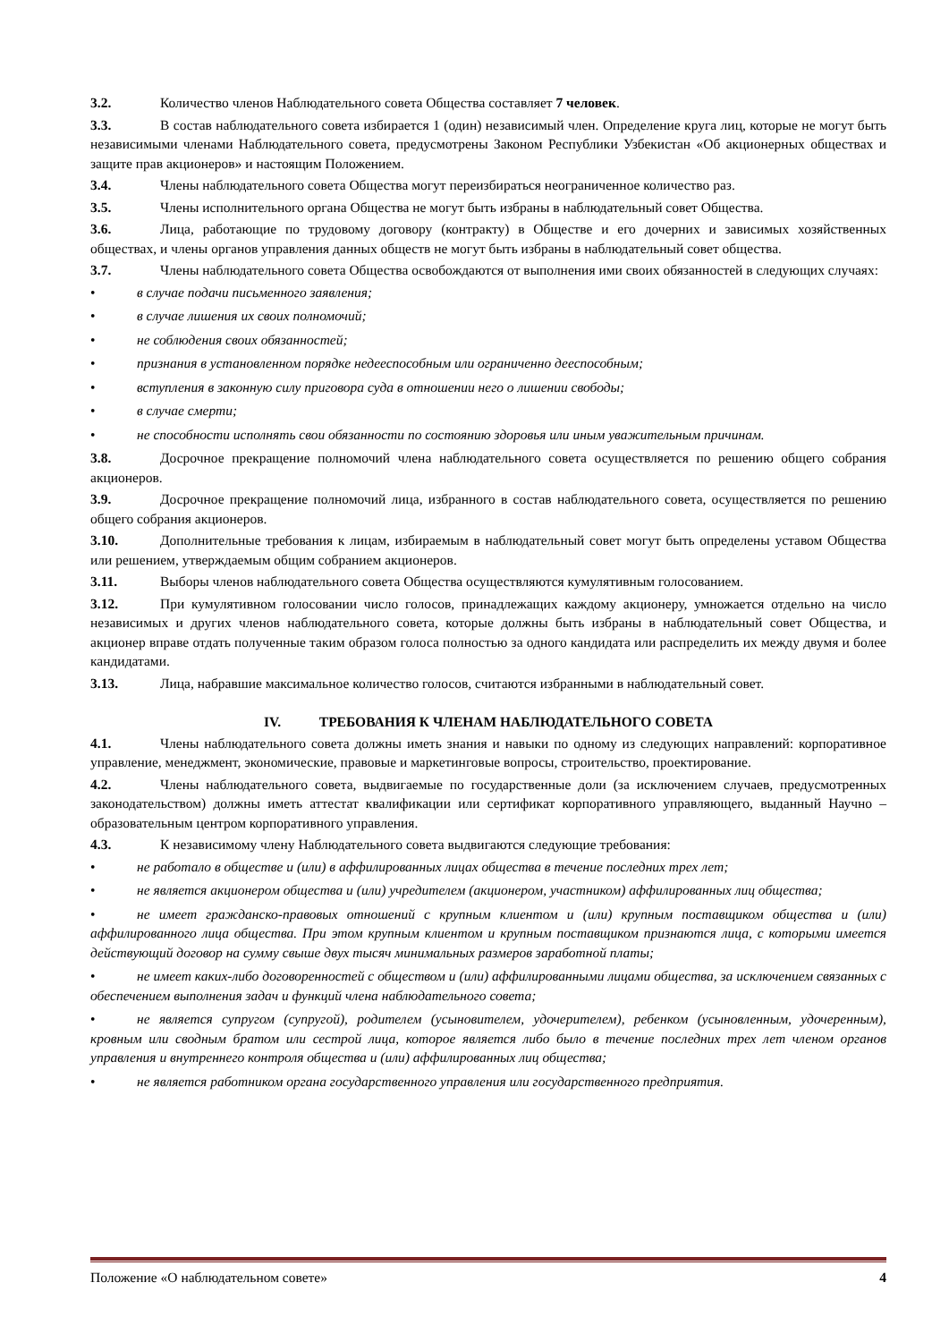3.2. Количество членов Наблюдательного совета Общества составляет 7 человек.
3.3. В состав наблюдательного совета избирается 1 (один) независимый член. Определение круга лиц, которые не могут быть независимыми членами Наблюдательного совета, предусмотрены Законом Республики Узбекистан «Об акционерных обществах и защите прав акционеров» и настоящим Положением.
3.4. Члены наблюдательного совета Общества могут переизбираться неограниченное количество раз.
3.5. Члены исполнительного органа Общества не могут быть избраны в наблюдательный совет Общества.
3.6. Лица, работающие по трудовому договору (контракту) в Обществе и его дочерних и зависимых хозяйственных обществах, и члены органов управления данных обществ не могут быть избраны в наблюдательный совет общества.
3.7. Члены наблюдательного совета Общества освобождаются от выполнения ими своих обязанностей в следующих случаях:
• в случае подачи письменного заявления;
• в случае лишения их своих полномочий;
• не соблюдения своих обязанностей;
• признания в установленном порядке недееспособным или ограниченно дееспособным;
• вступления в законную силу приговора суда в отношении него о лишении свободы;
• в случае смерти;
• не способности исполнять свои обязанности по состоянию здоровья или иным уважительным причинам.
3.8. Досрочное прекращение полномочий члена наблюдательного совета осуществляется по решению общего собрания акционеров.
3.9. Досрочное прекращение полномочий лица, избранного в состав наблюдательного совета, осуществляется по решению общего собрания акционеров.
3.10. Дополнительные требования к лицам, избираемым в наблюдательный совет могут быть определены уставом Общества или решением, утверждаемым общим собранием акционеров.
3.11. Выборы членов наблюдательного совета Общества осуществляются кумулятивным голосованием.
3.12. При кумулятивном голосовании число голосов, принадлежащих каждому акционеру, умножается отдельно на число независимых и других членов наблюдательного совета, которые должны быть избраны в наблюдательный совет Общества, и акционер вправе отдать полученные таким образом голоса полностью за одного кандидата или распределить их между двумя и более кандидатами.
3.13. Лица, набравшие максимальное количество голосов, считаются избранными в наблюдательный совет.
IV. ТРЕБОВАНИЯ К ЧЛЕНАМ НАБЛЮДАТЕЛЬНОГО СОВЕТА
4.1. Члены наблюдательного совета должны иметь знания и навыки по одному из следующих направлений: корпоративное управление, менеджмент, экономические, правовые и маркетинговые вопросы, строительство, проектирование.
4.2. Члены наблюдательного совета, выдвигаемые по государственные доли (за исключением случаев, предусмотренных законодательством) должны иметь аттестат квалификации или сертификат корпоративного управляющего, выданный Научно – образовательным центром корпоративного управления.
4.3. К независимому члену Наблюдательного совета выдвигаются следующие требования:
• не работало в обществе и (или) в аффилированных лицах общества в течение последних трех лет;
• не является акционером общества и (или) учредителем (акционером, участником) аффилированных лиц общества;
• не имеет гражданско-правовых отношений с крупным клиентом и (или) крупным поставщиком общества и (или) аффилированного лица общества. При этом крупным клиентом и крупным поставщиком признаются лица, с которыми имеется действующий договор на сумму свыше двух тысяч минимальных размеров заработной платы;
• не имеет каких-либо договоренностей с обществом и (или) аффилированными лицами общества, за исключением связанных с обеспечением выполнения задач и функций члена наблюдательного совета;
• не является супругом (супругой), родителем (усыновителем, удочерителем), ребенком (усыновленным, удочеренным), кровным или сводным братом или сестрой лица, которое является либо было в течение последних трех лет членом органов управления и внутреннего контроля общества и (или) аффилированных лиц общества;
• не является работником органа государственного управления или государственного предприятия.
Положение «О наблюдательном совете» 4